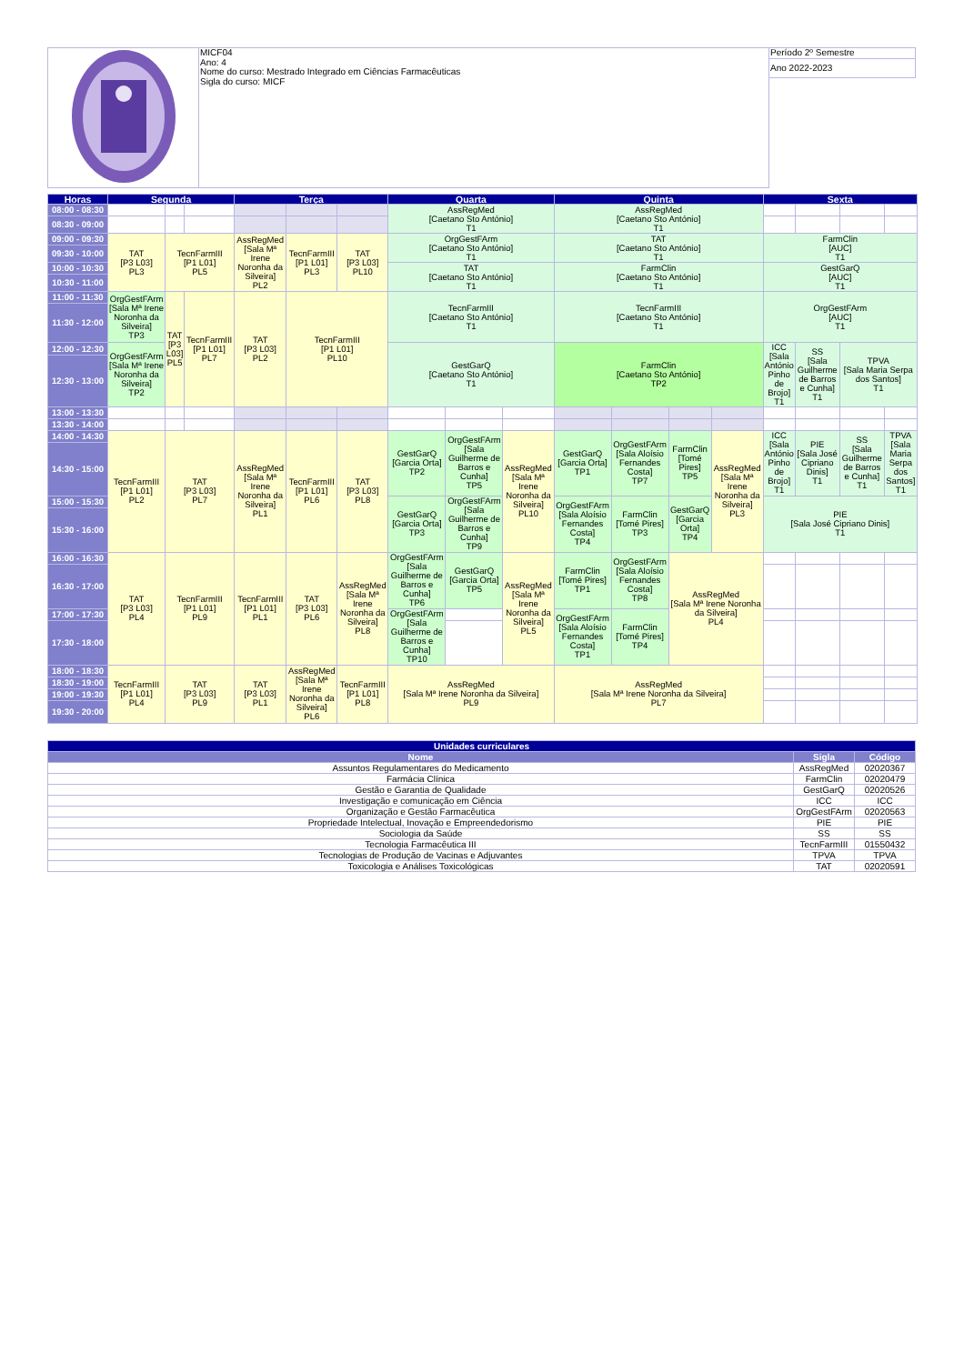| | MICF04 Ano: 4 Nome do curso: Mestrado Integrado em Ciências Farmacêuticas Sigla do curso: MICF | Período 2º Semestre |
| | | Ano 2022-2023 |
| Horas | Segunda | | | Terça | | | Quarta | | | Quinta | | | | Sexta | | | |
| --- | --- | --- | --- | --- | --- | --- | --- | --- | --- | --- | --- | --- | --- | --- | --- | --- | --- |
| 08:00 - 08:30 | | | | | | | AssRegMed [Caetano Sto António] T1 | | | AssRegMed [Caetano Sto António] T1 | | | | | | | |
| 08:30 - 09:00 | | | | | | | | | | | | | | | | | |
| 09:00 - 09:30 | TAT [P3 L03] PL3 | TecnFarmIII [P1 L01] PL5 | | AssRegMed [Sala Mª Irene Noronha da Silveira] PL2 | TecnFarmIII [P1 L01] PL3 | TAT [P3 L03] PL10 | OrgGestFArm [Caetano Sto António] T1 | | | TAT [Caetano Sto António] T1 | | | | FarmClin [AUC] T1 | | | |
| 09:30 - 10:00 | | | | | | | | | | | | | | | | | |
| 10:00 - 10:30 | | | | | | | TAT [Caetano Sto António] T1 | | | FarmClin [Caetano Sto António] T1 | | | | GestGarQ [AUC] T1 | | | |
| 10:30 - 11:00 | | | | | | | | | | | | | | | | | |
| 11:00 - 11:30 | OrgGestFArm [Sala Mª Irene Noronha da Silveira] TP3 | TAT [P3 L03] PL5 | TecnFarmIII [P1 L01] PL7 | TAT [P3 L03] PL2 | TecnFarmIII [P1 L01] PL10 | | TecnFarmIII [Caetano Sto António] T1 | | | TecnFarmIII [Caetano Sto António] T1 | | | | OrgGestFArm [AUC] T1 | | | |
| 11:30 - 12:00 | | | | | | | | | | | | | | | | | |
| 12:00 - 12:30 | OrgGestFArm [Sala Mª Irene Noronha da Silveira] TP2 | | | | | | GestGarQ [Caetano Sto António] T1 | | | FarmClin [Caetano Sto António] TP2 | | | | ICC [Sala António Pinho de Brojo] T1 | SS [Sala Guilherme de Barros e Cunha] T1 | TPVA [Sala Maria Serpa dos Santos] T1 | |
| 12:30 - 13:00 | | | | | | | | | | | | | | | | | |
| 13:00 - 13:30 | | | | | | | | | | | | | | | | | |
| 13:30 - 14:00 | | | | | | | | | | | | | | | | | |
| 14:00 - 14:30 | TecnFarmIII [P1 L01] PL2 | TAT [P3 L03] PL7 | | AssRegMed [Sala Mª Irene Noronha da Silveira] PL1 | TecnFarmIII [P1 L01] PL6 | TAT [P3 L03] PL8 | GestGarQ [Garcia Orta] TP2 | OrgGestFArm [Sala Guilherme de Barros e Cunha] TP5 | AssRegMed [Sala Mª Irene Noronha da Silveira] PL10 | GestGarQ [Garcia Orta] TP1 | OrgGestFArm [Sala Aloísio Fernandes Costa] TP7 | FarmClin [Tomé Pires] TP5 | AssRegMed [Sala Mª Irene Noronha da Silveira] PL3 | ICC [Sala António Pinho de Brojo] T1 | PIE [Sala José Cipriano Dinis] T1 | SS [Sala Guilherme de Barros e Cunha] T1 | TPVA [Sala Maria Serpa dos Santos] T1 |
| 14:30 - 15:00 | | | | | | | | | | | | | | | | | |
| 15:00 - 15:30 | | | | | | | GestGarQ [Garcia Orta] TP3 | OrgGestFArm [Sala Guilherme de Barros e Cunha] TP9 | | OrgGestFArm [Sala Aloísio Fernandes Costa] TP4 | FarmClin [Tomé Pires] TP3 | GestGarQ [Garcia Orta] TP4 | | PIE [Sala José Cipriano Dinis] T1 | | | |
| 15:30 - 16:00 | | | | | | | | | | | | | | | | | |
| 16:00 - 16:30 | TAT [P3 L03] PL4 | TecnFarmIII [P1 L01] PL9 | | TecnFarmIII [P1 L01] PL1 | TAT [P3 L03] PL6 | AssRegMed [Sala Mª Irene Noronha da Silveira] PL8 | OrgGestFArm [Sala Guilherme de Barros e Cunha] TP6 | GestGarQ [Garcia Orta] TP5 | AssRegMed [Sala Mª Irene Noronha da Silveira] PL5 | FarmClin [Tomé Pires] TP1 | OrgGestFArm [Sala Aloísio Fernandes Costa] TP8 | AssRegMed [Sala Mª Irene Noronha da Silveira] PL4 | | | | | |
| 16:30 - 17:00 | | | | | | | | | | | | | | | | | |
| 17:00 - 17:30 | | | | | | | OrgGestFArm [Sala Guilherme de Barros e Cunha] TP10 | | | OrgGestFArm [Sala Aloísio Fernandes Costa] TP1 | FarmClin [Tomé Pires] TP4 | | | | | | |
| 17:30 - 18:00 | | | | | | | | | | | | | | | | | |
| 18:00 - 18:30 | TecnFarmIII [P1 L01] PL4 | TAT [P3 L03] PL9 | | TAT [P3 L03] PL1 | AssRegMed [Sala Mª Irene Noronha da Silveira] PL6 | TecnFarmIII [P1 L01] PL8 | AssRegMed [Sala Mª Irene Noronha da Silveira] PL9 | | | AssRegMed [Sala Mª Irene Noronha da Silveira] PL7 | | | | | | | |
| 18:30 - 19:00 | | | | | | | | | | | | | | | | | |
| 19:00 - 19:30 | | | | | | | | | | | | | | | | | |
| 19:30 - 20:00 | | | | | | | | | | | | | | | | | |
| Unidades curriculares | | |
| --- | --- | --- |
| Nome | Sigla | Código |
| Assuntos Regulamentares do Medicamento | AssRegMed | 02020367 |
| Farmácia Clínica | FarmClin | 02020479 |
| Gestão e Garantia de Qualidade | GestGarQ | 02020526 |
| Investigação e comunicação em Ciência | ICC | ICC |
| Organização e Gestão Farmacêutica | OrgGestFArm | 02020563 |
| Propriedade Intelectual, Inovação e Empreendedorismo | PIE | PIE |
| Sociologia da Saúde | SS | SS |
| Tecnologia Farmacêutica III | TecnFarmIII | 01550432 |
| Tecnologias de Produção de Vacinas e Adjuvantes | TPVA | TPVA |
| Toxicologia e Análises Toxicológicas | TAT | 02020591 |